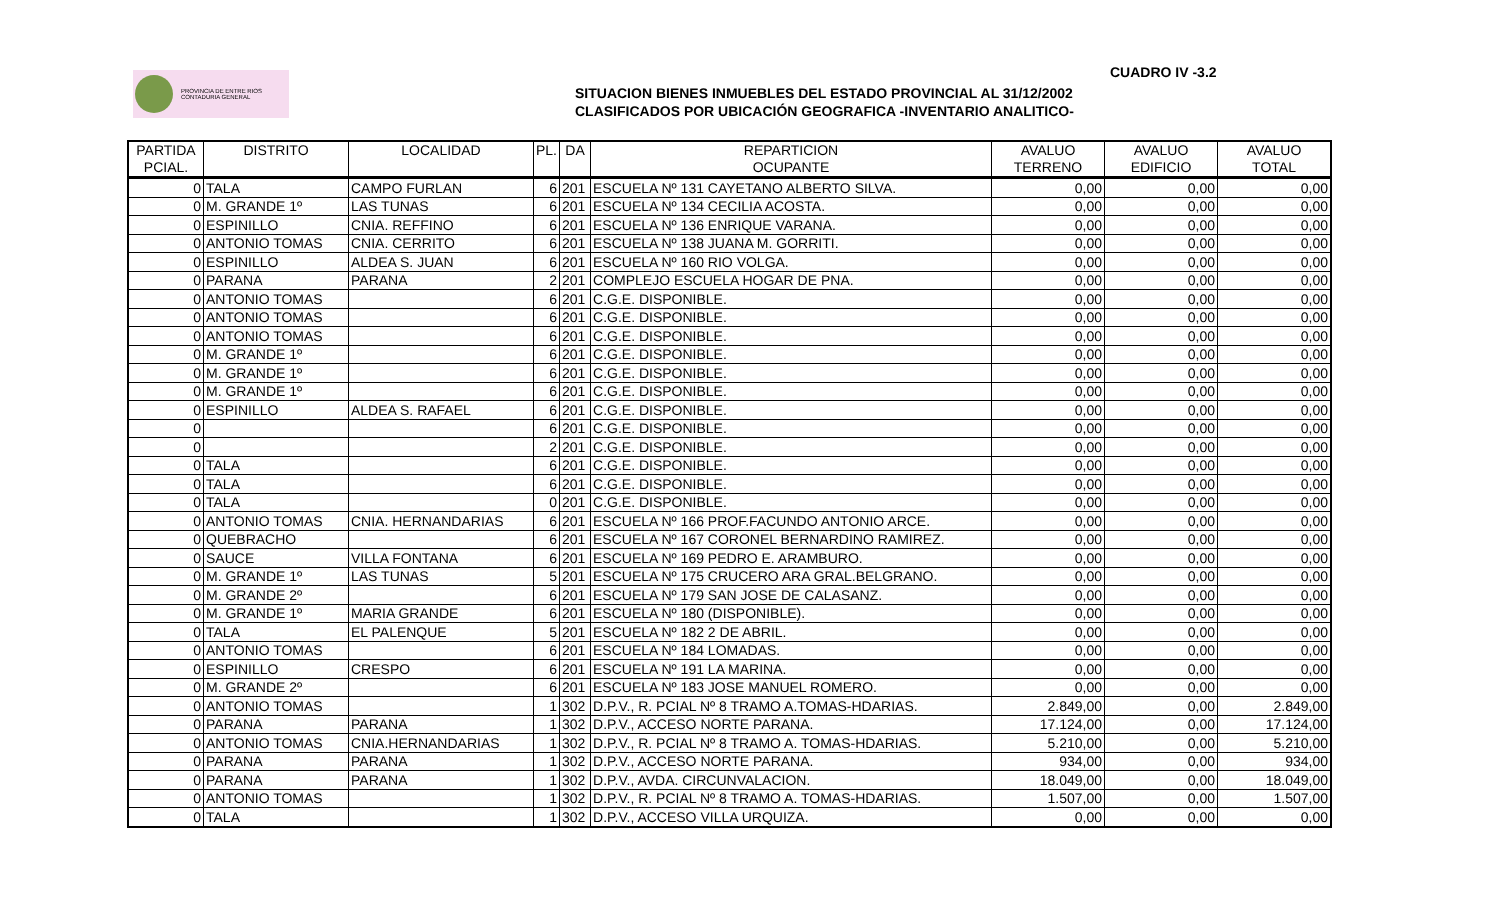PROVINCIA DE ENTRE RIOS
CONTADURIA GENERAL
CUADRO IV -3.2
SITUACION BIENES INMUEBLES DEL ESTADO PROVINCIAL AL 31/12/2002
CLASIFICADOS POR UBICACIÓN GEOGRAFICA -INVENTARIO ANALITICO-
| PARTIDA PCIAL. | DISTRITO | LOCALIDAD | PL. | DA | REPARTICION OCUPANTE | AVALUO TERRENO | AVALUO EDIFICIO | AVALUO TOTAL |
| --- | --- | --- | --- | --- | --- | --- | --- | --- |
| 0 | TALA | CAMPO FURLAN | 6 | 201 | ESCUELA Nº 131 CAYETANO ALBERTO SILVA. | 0,00 | 0,00 | 0,00 |
| 0 | M. GRANDE 1º | LAS TUNAS | 6 | 201 | ESCUELA Nº 134 CECILIA ACOSTA. | 0,00 | 0,00 | 0,00 |
| 0 | ESPINILLO | CNIA. REFFINO | 6 | 201 | ESCUELA Nº 136 ENRIQUE VARANA. | 0,00 | 0,00 | 0,00 |
| 0 | ANTONIO TOMAS | CNIA. CERRITO | 6 | 201 | ESCUELA Nº 138 JUANA M. GORRITI. | 0,00 | 0,00 | 0,00 |
| 0 | ESPINILLO | ALDEA S. JUAN | 6 | 201 | ESCUELA Nº 160 RIO VOLGA. | 0,00 | 0,00 | 0,00 |
| 0 | PARANA | PARANA | 2 | 201 | COMPLEJO ESCUELA HOGAR DE PNA. | 0,00 | 0,00 | 0,00 |
| 0 | ANTONIO TOMAS | | 6 | 201 | C.G.E. DISPONIBLE. | 0,00 | 0,00 | 0,00 |
| 0 | ANTONIO TOMAS | | 6 | 201 | C.G.E. DISPONIBLE. | 0,00 | 0,00 | 0,00 |
| 0 | ANTONIO TOMAS | | 6 | 201 | C.G.E. DISPONIBLE. | 0,00 | 0,00 | 0,00 |
| 0 | M. GRANDE 1º | | 6 | 201 | C.G.E. DISPONIBLE. | 0,00 | 0,00 | 0,00 |
| 0 | M. GRANDE 1º | | 6 | 201 | C.G.E. DISPONIBLE. | 0,00 | 0,00 | 0,00 |
| 0 | M. GRANDE 1º | | 6 | 201 | C.G.E. DISPONIBLE. | 0,00 | 0,00 | 0,00 |
| 0 | ESPINILLO | ALDEA S. RAFAEL | 6 | 201 | C.G.E. DISPONIBLE. | 0,00 | 0,00 | 0,00 |
| 0 | | | 6 | 201 | C.G.E. DISPONIBLE. | 0,00 | 0,00 | 0,00 |
| 0 | | | 2 | 201 | C.G.E. DISPONIBLE. | 0,00 | 0,00 | 0,00 |
| 0 | TALA | | 6 | 201 | C.G.E. DISPONIBLE. | 0,00 | 0,00 | 0,00 |
| 0 | TALA | | 6 | 201 | C.G.E. DISPONIBLE. | 0,00 | 0,00 | 0,00 |
| 0 | TALA | | 0 | 201 | C.G.E. DISPONIBLE. | 0,00 | 0,00 | 0,00 |
| 0 | ANTONIO TOMAS | CNIA. HERNANDARIAS | 6 | 201 | ESCUELA Nº 166 PROF.FACUNDO ANTONIO ARCE. | 0,00 | 0,00 | 0,00 |
| 0 | QUEBRACHO | | 6 | 201 | ESCUELA Nº 167 CORONEL BERNARDINO RAMIREZ. | 0,00 | 0,00 | 0,00 |
| 0 | SAUCE | VILLA FONTANA | 6 | 201 | ESCUELA Nº 169 PEDRO E. ARAMBURO. | 0,00 | 0,00 | 0,00 |
| 0 | M. GRANDE 1º | LAS TUNAS | 5 | 201 | ESCUELA Nº 175 CRUCERO ARA GRAL.BELGRANO. | 0,00 | 0,00 | 0,00 |
| 0 | M. GRANDE 2º | | 6 | 201 | ESCUELA Nº 179 SAN JOSE DE CALASANZ. | 0,00 | 0,00 | 0,00 |
| 0 | M. GRANDE 1º | MARIA GRANDE | 6 | 201 | ESCUELA Nº 180 (DISPONIBLE). | 0,00 | 0,00 | 0,00 |
| 0 | TALA | EL PALENQUE | 5 | 201 | ESCUELA Nº 182 2 DE ABRIL. | 0,00 | 0,00 | 0,00 |
| 0 | ANTONIO TOMAS | | 6 | 201 | ESCUELA Nº 184 LOMADAS. | 0,00 | 0,00 | 0,00 |
| 0 | ESPINILLO | CRESPO | 6 | 201 | ESCUELA Nº 191 LA MARINA. | 0,00 | 0,00 | 0,00 |
| 0 | M. GRANDE 2º | | 6 | 201 | ESCUELA Nº 183 JOSE MANUEL ROMERO. | 0,00 | 0,00 | 0,00 |
| 0 | ANTONIO TOMAS | | 1 | 302 | D.P.V., R. PCIAL Nº 8 TRAMO A.TOMAS-HDARIAS. | 2.849,00 | 0,00 | 2.849,00 |
| 0 | PARANA | PARANA | 1 | 302 | D.P.V., ACCESO NORTE PARANA. | 17.124,00 | 0,00 | 17.124,00 |
| 0 | ANTONIO TOMAS | CNIA.HERNANDARIAS | 1 | 302 | D.P.V., R. PCIAL Nº 8 TRAMO A. TOMAS-HDARIAS. | 5.210,00 | 0,00 | 5.210,00 |
| 0 | PARANA | PARANA | 1 | 302 | D.P.V., ACCESO NORTE PARANA. | 934,00 | 0,00 | 934,00 |
| 0 | PARANA | PARANA | 1 | 302 | D.P.V., AVDA. CIRCUNVALACION. | 18.049,00 | 0,00 | 18.049,00 |
| 0 | ANTONIO TOMAS | | 1 | 302 | D.P.V., R. PCIAL Nº 8 TRAMO A. TOMAS-HDARIAS. | 1.507,00 | 0,00 | 1.507,00 |
| 0 | TALA | | 1 | 302 | D.P.V., ACCESO VILLA URQUIZA. | 0,00 | 0,00 | 0,00 |